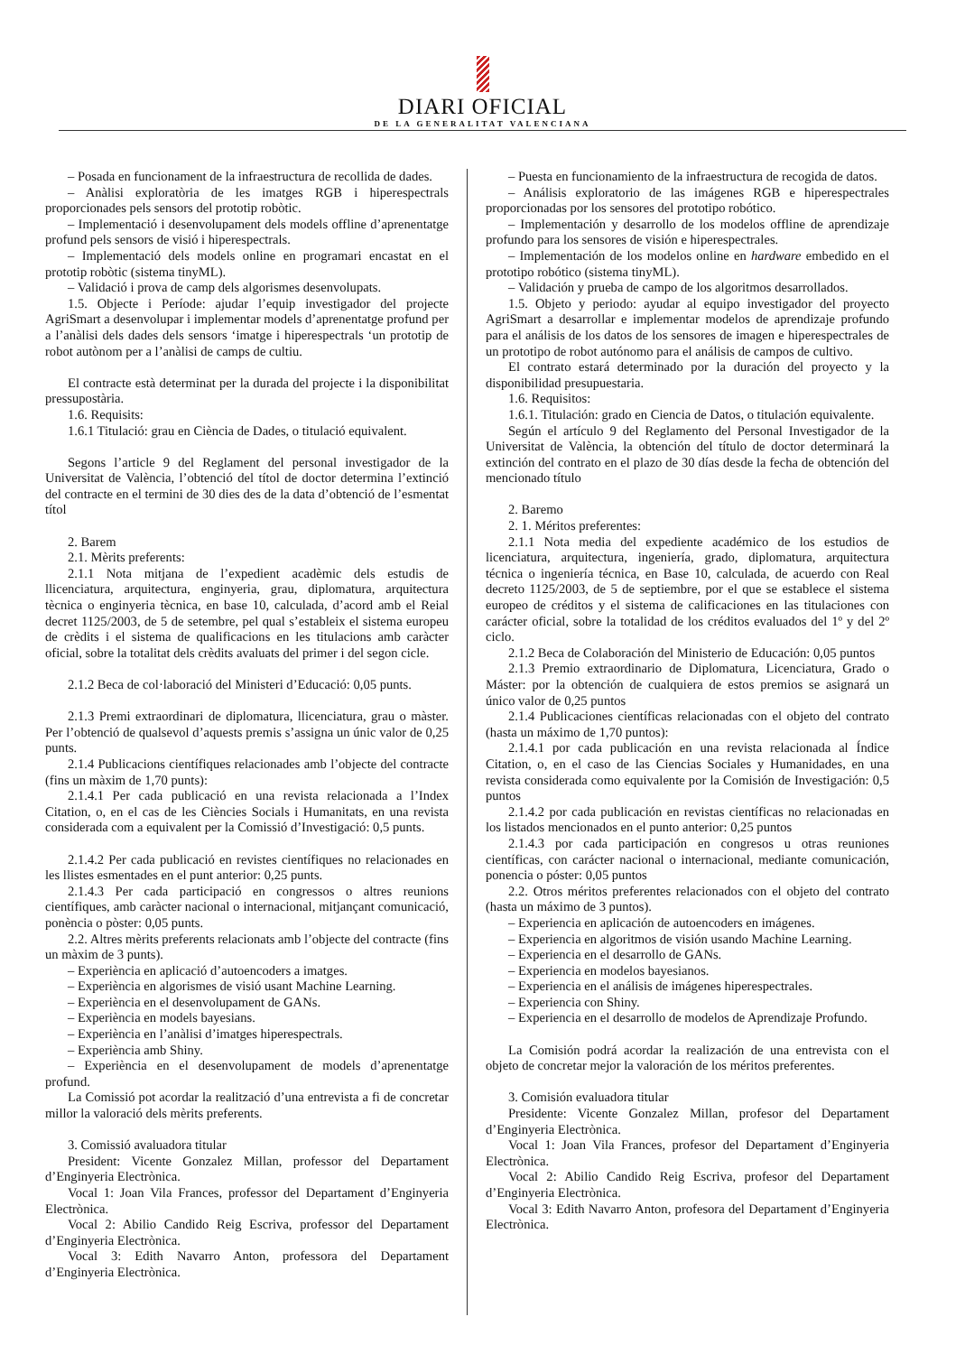DIARI OFICIAL
DE LA GENERALITAT VALENCIANA
– Posada en funcionament de la infraestructura de recollida de dades.
– Anàlisi exploratòria de les imatges RGB i hiperespectrals proporcionades pels sensors del prototip robòtic.
– Implementació i desenvolupament dels models offline d’aprenentatge profund pels sensors de visió i hiperespectrals.
– Implementació dels models online en programari encastat en el prototip robòtic (sistema tinyML).
– Validació i prova de camp dels algorismes desenvolupats.
1.5. Objecte i Període: ajudar l’equip investigador del projecte AgriSmart a desenvolupar i implementar models d’aprenentatge profund per a l’anàlisi dels dades dels sensors ‘imatge i hiperespectrals ‘un prototip de robot autònom per a l’anàlisi de camps de cultiu.
El contracte està determinat per la durada del projecte i la disponibilitat pressupostària.
1.6. Requisits:
1.6.1 Titulació: grau en Ciència de Dades, o titulació equivalent.
Segons l’article 9 del Reglament del personal investigador de la Universitat de València, l’obtenció del títol de doctor determina l’extinció del contracte en el termini de 30 dies des de la data d’obtenció de l’esmentat títol
2. Barem
2.1. Mèrits preferents:
2.1.1 Nota mitjana de l’expedient acadèmic dels estudis de llicenciatura, arquitectura, enginyeria, grau, diplomatura, arquitectura tècnica o enginyeria tècnica, en base 10, calculada, d’acord amb el Reial decret 1125/2003, de 5 de setembre, pel qual s’estableix el sistema europeu de crèdits i el sistema de qualificacions en les titulacions amb caràcter oficial, sobre la totalitat dels crèdits avaluats del primer i del segon cicle.
2.1.2 Beca de col·laboració del Ministeri d’Educació: 0,05 punts.
2.1.3 Premi extraordinari de diplomatura, llicenciatura, grau o màster. Per l’obtenció de qualsevol d’aquests premis s’assigna un únic valor de 0,25 punts.
2.1.4 Publicacions científiques relacionades amb l’objecte del contracte (fins un màxim de 1,70 punts):
2.1.4.1 Per cada publicació en una revista relacionada a l’Index Citation, o, en el cas de les Ciències Socials i Humanitats, en una revista considerada com a equivalent per la Comissió d’Investigació: 0,5 punts.
2.1.4.2 Per cada publicació en revistes científiques no relacionades en les llistes esmentades en el punt anterior: 0,25 punts.
2.1.4.3 Per cada participació en congressos o altres reunions científiques, amb caràcter nacional o internacional, mitjançant comunicació, ponència o pòster: 0,05 punts.
2.2. Altres mèrits preferents relacionats amb l’objecte del contracte (fins un màxim de 3 punts).
– Experiència en aplicació d’autoencoders a imatges.
– Experiència en algorismes de visió usant Machine Learning.
– Experiència en el desenvolupament de GANs.
– Experiència en models bayesians.
– Experiència en l’anàlisi d’imatges hiperespectrals.
– Experiència amb Shiny.
– Experiència en el desenvolupament de models d’aprenentatge profund.
La Comissió pot acordar la realització d’una entrevista a fi de concretar millor la valoració dels mèrits preferents.
3. Comissió avaluadora titular
President: Vicente Gonzalez Millan, professor del Departament d’Enginyeria Electrònica.
Vocal 1: Joan Vila Frances, professor del Departament d’Enginyeria Electrònica.
Vocal 2: Abilio Candido Reig Escriva, professor del Departament d’Enginyeria Electrònica.
Vocal 3: Edith Navarro Anton, professora del Departament d’Enginyeria Electrònica.
– Puesta en funcionamiento de la infraestructura de recogida de datos.
– Análisis exploratorio de las imágenes RGB e hiperespectrales proporcionadas por los sensores del prototipo robótico.
– Implementación y desarrollo de los modelos offline de aprendizaje profundo para los sensores de visión e hiperespectrales.
– Implementación de los modelos online en hardware embedido en el prototipo robótico (sistema tinyML).
– Validación y prueba de campo de los algoritmos desarrollados.
1.5. Objeto y periodo: ayudar al equipo investigador del proyecto AgriSmart a desarrollar e implementar modelos de aprendizaje profundo para el análisis de los datos de los sensores de imagen e hiperespectrales de un prototipo de robot autónomo para el análisis de campos de cultivo.
El contrato estará determinado por la duración del proyecto y la disponibilidad presupuestaria.
1.6. Requisitos:
1.6.1. Titulación: grado en Ciencia de Datos, o titulación equivalente.
Según el artículo 9 del Reglamento del Personal Investigador de la Universitat de València, la obtención del título de doctor determinará la extinción del contrato en el plazo de 30 días desde la fecha de obtención del mencionado título
2. Baremo
2. 1. Méritos preferentes:
2.1.1 Nota media del expediente académico de los estudios de licenciatura, arquitectura, ingeniería, grado, diplomatura, arquitectura técnica o ingeniería técnica, en Base 10, calculada, de acuerdo con Real decreto 1125/2003, de 5 de septiembre, por el que se establece el sistema europeo de créditos y el sistema de calificaciones en las titulaciones con carácter oficial, sobre la totalidad de los créditos evaluados del 1º y del 2º ciclo.
2.1.2 Beca de Colaboración del Ministerio de Educación: 0,05 puntos
2.1.3 Premio extraordinario de Diplomatura, Licenciatura, Grado o Máster: por la obtención de cualquiera de estos premios se asignará un único valor de 0,25 puntos
2.1.4 Publicaciones científicas relacionadas con el objeto del contrato (hasta un máximo de 1,70 puntos):
2.1.4.1 por cada publicación en una revista relacionada al Índice Citation, o, en el caso de las Ciencias Sociales y Humanidades, en una revista considerada como equivalente por la Comisión de Investigación: 0,5 puntos
2.1.4.2 por cada publicación en revistas científicas no relacionadas en los listados mencionados en el punto anterior: 0,25 puntos
2.1.4.3 por cada participación en congresos u otras reuniones científicas, con carácter nacional o internacional, mediante comunicación, ponencia o póster: 0,05 puntos
2.2. Otros méritos preferentes relacionados con el objeto del contrato (hasta un máximo de 3 puntos).
– Experiencia en aplicación de autoencoders en imágenes.
– Experiencia en algoritmos de visión usando Machine Learning.
– Experiencia en el desarrollo de GANs.
– Experiencia en modelos bayesianos.
– Experiencia en el análisis de imágenes hiperespectrales.
– Experiencia con Shiny.
– Experiencia en el desarrollo de modelos de Aprendizaje Profundo.
La Comisión podrá acordar la realización de una entrevista con el objeto de concretar mejor la valoración de los méritos preferentes.
3. Comisión evaluadora titular
Presidente: Vicente Gonzalez Millan, profesor del Departament d’Enginyeria Electrònica.
Vocal 1: Joan Vila Frances, profesor del Departament d’Enginyeria Electrònica.
Vocal 2: Abilio Candido Reig Escriva, profesor del Departament d’Enginyeria Electrònica.
Vocal 3: Edith Navarro Anton, profesora del Departament d’Enginyeria Electrònica.